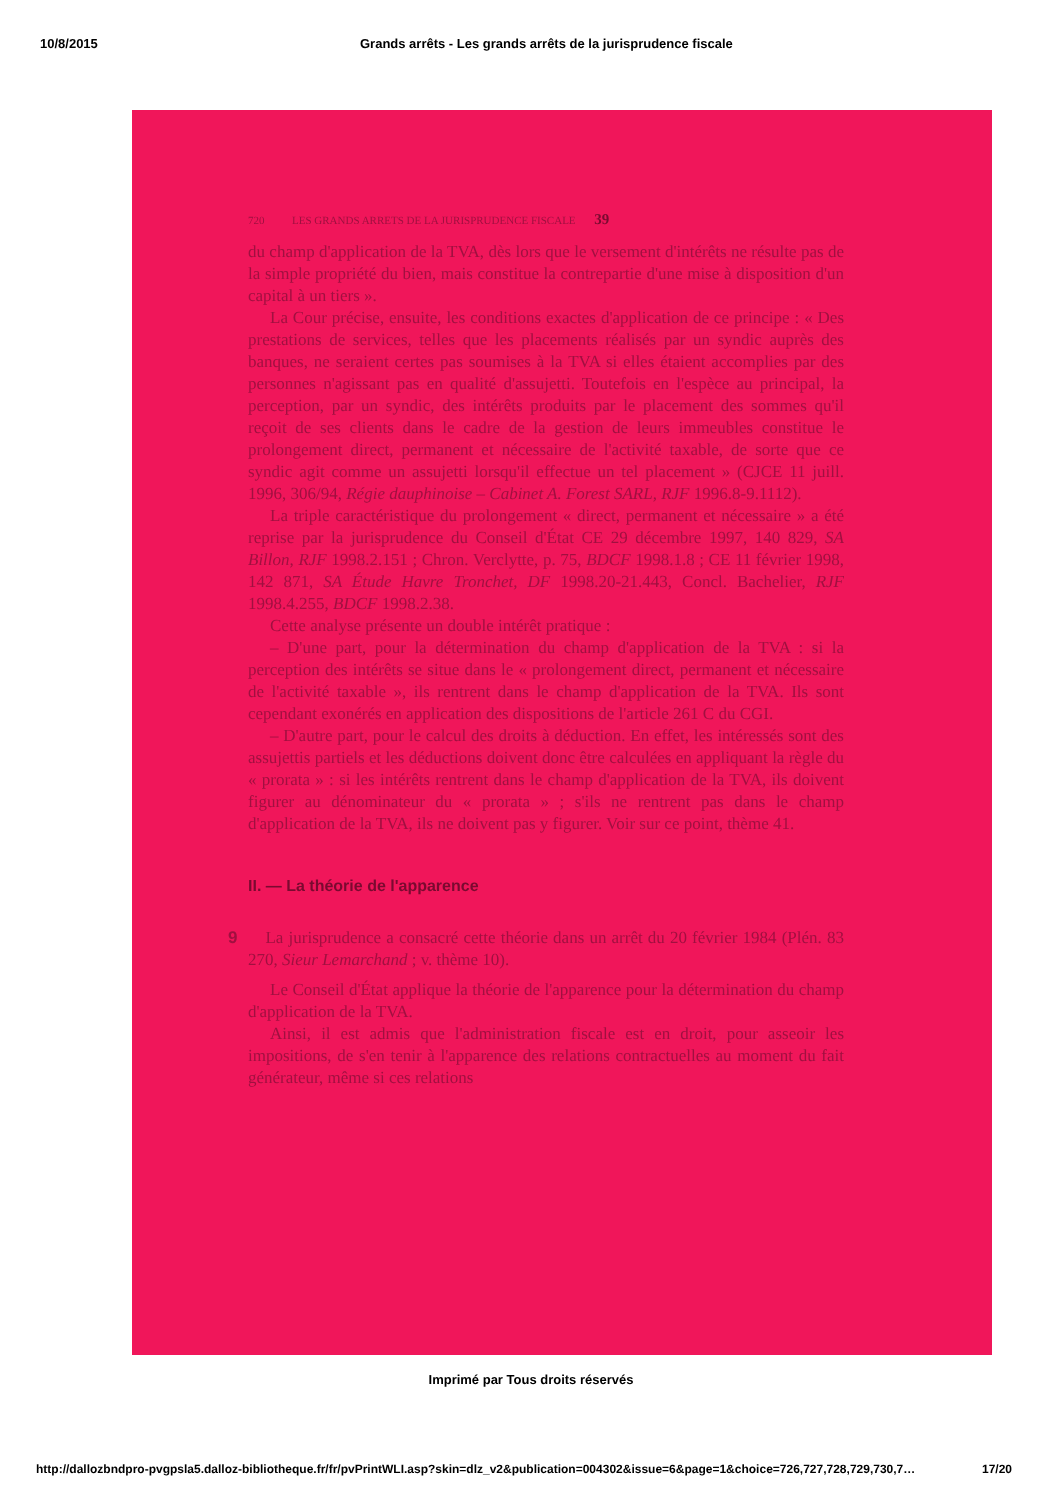10/8/2015 Grands arrêts - Les grands arrêts de la jurisprudence fiscale
720 LES GRANDS ARRETS DE LA JURISPRUDENCE FISCALE 39
du champ d'application de la TVA, dès lors que le versement d'intérêts ne résulte pas de la simple propriété du bien, mais constitue la contrepartie d'une mise à disposition d'un capital à un tiers ».
La Cour précise, ensuite, les conditions exactes d'application de ce principe : « Des prestations de services, telles que les placements réalisés par un syndic auprès des banques, ne seraient certes pas soumises à la TVA si elles étaient accomplies par des personnes n'agissant pas en qualité d'assujetti. Toutefois en l'espèce au principal, la perception, par un syndic, des intérêts produits par le placement des sommes qu'il reçoit de ses clients dans le cadre de la gestion de leurs immeubles constitue le prolongement direct, permanent et nécessaire de l'activité taxable, de sorte que ce syndic agit comme un assujetti lorsqu'il effectue un tel placement » (CJCE 11 juill. 1996, 306/94, Régie dauphinoise – Cabinet A. Forest SARL, RJF 1996.8-9.1112).
La triple caractéristique du prolongement « direct, permanent et nécessaire » a été reprise par la jurisprudence du Conseil d'État CE 29 décembre 1997, 140 829, SA Billon, RJF 1998.2.151 ; Chron. Verclytte, p. 75, BDCF 1998.1.8 ; CE 11 février 1998, 142 871, SA Étude Havre Tronchet, DF 1998.20-21.443, Concl. Bachelier, RJF 1998.4.255, BDCF 1998.2.38.
Cette analyse présente un double intérêt pratique :
– D'une part, pour la détermination du champ d'application de la TVA : si la perception des intérêts se situe dans le « prolongement direct, permanent et nécessaire de l'activité taxable », ils rentrent dans le champ d'application de la TVA. Ils sont cependant exonérés en application des dispositions de l'article 261 C du CGI.
– D'autre part, pour le calcul des droits à déduction. En effet, les intéressés sont des assujettis partiels et les déductions doivent donc être calculées en appliquant la règle du « prorata » : si les intérêts rentrent dans le champ d'application de la TVA, ils doivent figurer au dénominateur du « prorata » ; s'ils ne rentrent pas dans le champ d'application de la TVA, ils ne doivent pas y figurer. Voir sur ce point, thème 41.
II. — La théorie de l'apparence
9 La jurisprudence a consacré cette théorie dans un arrêt du 20 février 1984 (Plén. 83 270, Sieur Lemarchand ; v. thème 10).
Le Conseil d'État applique la théorie de l'apparence pour la détermination du champ d'application de la TVA.
Ainsi, il est admis que l'administration fiscale est en droit, pour asseoir les impositions, de s'en tenir à l'apparence des relations contractuelles au moment du fait générateur, même si ces relations
Imprimé par Tous droits réservés
http://dallozbndpro-pvgpsla5.dalloz-bibliotheque.fr/fr/pvPrintWLI.asp?skin=dlz_v2&publication=004302&issue=6&page=1&choice=726,727,728,729,730,7… 17/20